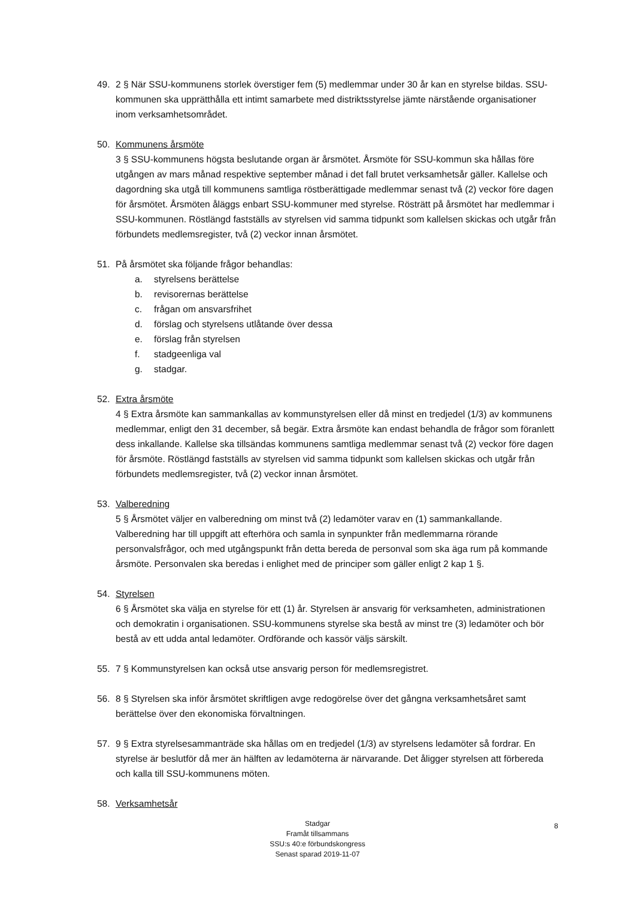49. 2 § När SSU-kommunens storlek överstiger fem (5) medlemmar under 30 år kan en styrelse bildas. SSU-kommunen ska upprätthålla ett intimt samarbete med distriktsstyrelse jämte närstående organisationer inom verksamhetsområdet.
50. Kommunens årsmöte
3 § SSU-kommunens högsta beslutande organ är årsmötet. Årsmöte för SSU-kommun ska hållas före utgången av mars månad respektive september månad i det fall brutet verksamhetsår gäller. Kallelse och dagordning ska utgå till kommunens samtliga röstberättigade medlemmar senast två (2) veckor före dagen för årsmötet. Årsmöten åläggs enbart SSU-kommuner med styrelse. Rösträtt på årsmötet har medlemmar i SSU-kommunen. Röstlängd fastställs av styrelsen vid samma tidpunkt som kallelsen skickas och utgår från förbundets medlemsregister, två (2) veckor innan årsmötet.
51. På årsmötet ska följande frågor behandlas:
a. styrelsens berättelse
b. revisorernas berättelse
c. frågan om ansvarsfrihet
d. förslag och styrelsens utlåtande över dessa
e. förslag från styrelsen
f. stadgeenliga val
g. stadgar.
52. Extra årsmöte
4 § Extra årsmöte kan sammankallas av kommunstyrelsen eller då minst en tredjedel (1/3) av kommunens medlemmar, enligt den 31 december, så begär. Extra årsmöte kan endast behandla de frågor som föranlett dess inkallande. Kallelse ska tillsändas kommunens samtliga medlemmar senast två (2) veckor före dagen för årsmöte. Röstlängd fastställs av styrelsen vid samma tidpunkt som kallelsen skickas och utgår från förbundets medlemsregister, två (2) veckor innan årsmötet.
53. Valberedning
5 § Årsmötet väljer en valberedning om minst två (2) ledamöter varav en (1) sammankallande. Valberedning har till uppgift att efterhöra och samla in synpunkter från medlemmarna rörande personvalsfrågor, och med utgångspunkt från detta bereda de personval som ska äga rum på kommande årsmöte. Personvalen ska beredas i enlighet med de principer som gäller enligt 2 kap 1 §.
54. Styrelsen
6 § Årsmötet ska välja en styrelse för ett (1) år. Styrelsen är ansvarig för verksamheten, administrationen och demokratin i organisationen. SSU-kommunens styrelse ska bestå av minst tre (3) ledamöter och bör bestå av ett udda antal ledamöter. Ordförande och kassör väljs särskilt.
55. 7 § Kommunstyrelsen kan också utse ansvarig person för medlemsregistret.
56. 8 § Styrelsen ska inför årsmötet skriftligen avge redogörelse över det gångna verksamhetsåret samt berättelse över den ekonomiska förvaltningen.
57. 9 § Extra styrelsesammanträde ska hållas om en tredjedel (1/3) av styrelsens ledamöter så fordrar. En styrelse är beslutför då mer än hälften av ledamöterna är närvarande. Det åligger styrelsen att förbereda och kalla till SSU-kommunens möten.
58. Verksamhetsår
Stadgar
Framåt tillsammans
SSU:s 40:e förbundskongress
Senast sparad 2019-11-07
8